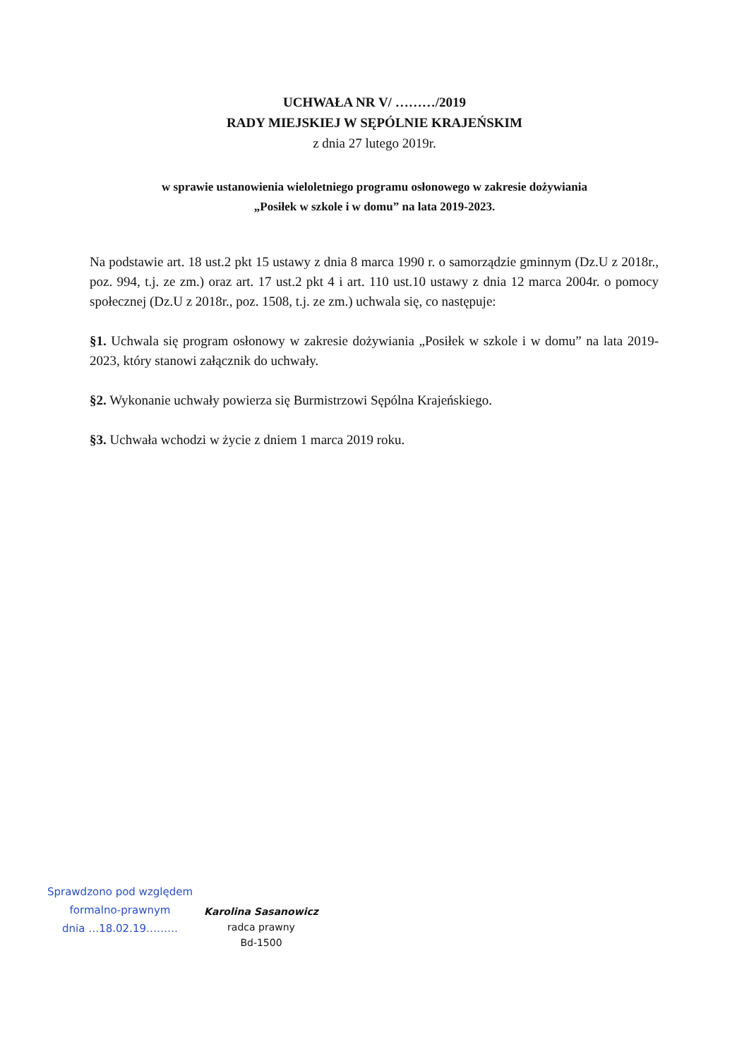UCHWAŁA NR V/ ………/2019
RADY MIEJSKIEJ W SĘPÓLNIE KRAJEŃSKIM
z dnia 27 lutego 2019r.
w sprawie ustanowienia wieloletniego programu osłonowego w zakresie dożywiania
„Posiłek w szkole i w domu” na lata 2019-2023.
Na podstawie art. 18 ust.2 pkt 15 ustawy z dnia 8 marca 1990 r. o samorządzie gminnym (Dz.U z 2018r., poz. 994, t.j. ze zm.) oraz art. 17 ust.2 pkt 4 i art. 110 ust.10 ustawy z dnia 12 marca 2004r. o pomocy społecznej (Dz.U z 2018r., poz. 1508, t.j. ze zm.) uchwala się, co następuje:
§1. Uchwala się program osłonowy w zakresie dożywiania „Posiłek w szkole i w domu” na lata 2019-2023, który stanowi załącznik do uchwały.
§2. Wykonanie uchwały powierza się Burmistrzowi Sępólna Krajeńskiego.
§3. Uchwała wchodzi w życie z dniem 1 marca 2019 roku.
Sprawdzono pod względem
formalno-prawnym
dnia …18.02.19………
Karolina Sasanowicz
radca prawny
Bd-1500